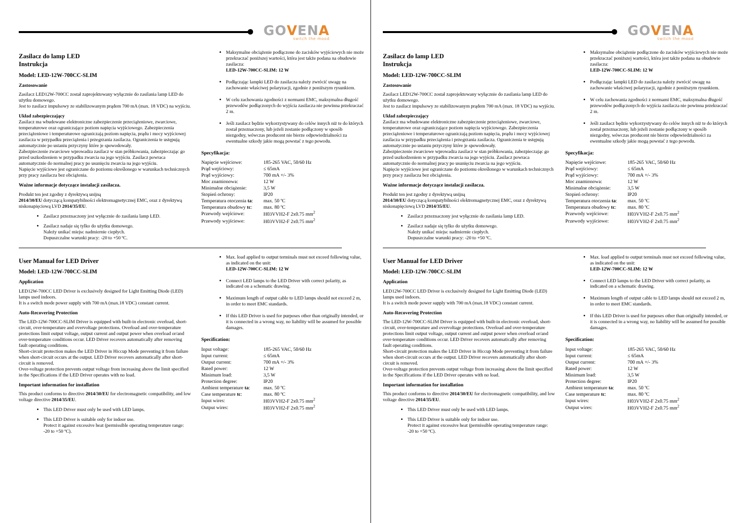GOVENA
switch the mood
Zasilacz do lamp LED
Instrukcja
Model: LED-12W-700CC-SLIM
Zastosowanie
Zasilacz LED12W-700CC został zaprojektowany wyłącznie do zasilania lamp LED do użytku domowego.
Jest to zasilacz impulsowy ze stabilizowanym prądem 700 mA (max. 18 VDC) na wyjściu.
Układ zabezpieczający
Zasilacz ma wbudowane elektroniczne zabezpieczenie przeciążeniowe, zwarciowe, temperaturowe oraz ograniczające poziom napięcia wyjściowego. Zabezpieczenia przeciążeniowe i temperaturowe ograniczają poziom napięcia, prądu i mocy wyjściowej zasilacza w przypadku przeciążenia i przegrzania zasilacza. Ograniczenia te ustępują automatycznie po ustaniu przyczyny które je spowodowały.
Zabezpieczenie zwarciowe wprowadza zasilacz w stan próbkowania, zabezpieczając go przed uszkodzeniem w przypadku zwarcia na jego wyjściu. Zasilacz powraca automatycznie do normalnej pracy po usunięciu zwarcia na jego wyjściu.
Napięcie wyjściowe jest ograniczane do poziomu określonego w warunkach technicznych przy pracy zasilacza bez obciążenia.
Ważne informacje dotyczące instalacji zasilacza.
Produkt ten jest zgodny z dyrektywą unijną
2014/30/EU dotyczącą kompatybilności elektromagnetycznej EMC, oraz z dyrektywą niskonapięciową LVD 2014/35/EU.
Zasilacz przeznaczony jest wyłącznie do zasilania lamp LED.
Zasilacz nadaje się tylko do użytku domowego.
Należy unikać miejsc nadmiernie ciepłych.
Dopuszczalne warunki pracy: -20 to +50 ºC.
Maksymalne obciążenie podłączone do zacisków wyjściowych nie może przekraczać poniższej wartości, która jest także podana na obudowie zasilacza:
LED-12W-700CC-SLIM: 12 W
Podłączając lampki LED do zasilacza należy zwrócić uwagę na zachowanie właściwej polaryzacji, zgodnie z poniższym rysunkiem.
W celu zachowania zgodności z normami EMC, maksymalna długość przewodów podłączonych do wyjścia zasilacza nie powinna przekraczać 2 m.
Jeśli zasilacz będzie wykorzystywany do celów innych niż te do których został przeznaczony, lub jeżeli zostanie podłączony w sposób niezgodny, wówczas producent nie bierze odpowiedzialności za ewentualne szkody jakie mogą powstać z tego powodu.
Specyfikacja:
| Napięcie wejściowe: | 185-265 VAC, 50/60 Hz |
| Prąd wejściowy: | ≤ 65mA |
| Prąd wyjściowy: | 700 mA +/- 3% |
| Moc znamionowa: | 12 W |
| Minimalne obciążenie: | 3,5 W |
| Stopień ochrony: | IP20 |
| Temperatura otoczenia ta : | max. 50 ºC |
| Temperatura obudowy tc : | max. 80 ºC |
| Przewody wejściowe: | H03VVH2-F 2x0.75 mm<sup>2</sup> |
| Przewody wyjściowe: | H03VVH2-F 2x0.75 mm<sup>2</sup> |
User Manual for LED Driver
Model: LED-12W-700CC-SLIM
Application
LED12W-700CC LED Driver is exclusively designed for Light Emitting Diode (LED) lamps used indoors.
It is a switch mode power supply with 700 mA (max.18 VDC) constant current.
Auto-Recovering Protection
The LED-12W-700CC-SLIM Driver is equipped with built-in electronic overload, short-circuit, over-temperature and overvoltage protections. Overload and over-temperature protections limit output voltage, output current and output power when overload or/and over-temperature conditions occur. LED Driver recovers automatically after removing fault operating conditions.
Short-circuit protection makes the LED Driver in Hiccup Mode preventing it from failure when short-circuit occurs at the output. LED Driver recovers automatically after short-circuit is removed.
Over-voltage protection prevents output voltage from increasing above the limit specified in the Specifications if the LED Driver operates with no load.
Important information for installation
This product conforms to directive 2014/30/EU for electromagnetic compatibility, and low voltage directive 2014/35/EU.
This LED Driver must only be used with LED lamps.
This LED Driver is suitable only for indoor use.
Protect it against excessive heat (permissible operating temperature range: -20 to +50 ºC).
Max. load applied to output terminals must not exceed following value, as indicated on the unit:
LED-12W-700CC-SLIM: 12 W
Connect LED lamps to the LED Driver with correct polarity, as indicated on a schematic drawing.
Maximum length of output cable to LED lamps should not exceed 2 m, in order to meet EMC standards.
If this LED Driver is used for purposes other than originally intended, or it is connected in a wrong way, no liability will be assumed for possible damages.
Specification:
| Input voltage: | 185-265 VAC, 50/60 Hz |
| Input current: | ≤ 65mA |
| Output current: | 700 mA +/- 3% |
| Rated power: | 12 W |
| Minimum load: | 3,5 W |
| Protection degree: | IP20 |
| Ambient temperature ta : | max. 50 ºC |
| Case temperature tc : | max. 80 ºC |
| Input wires: | H03VVH2-F 2x0.75 mm<sup>2</sup> |
| Output wires: | H03VVH2-F 2x0.75 mm<sup>2</sup> |
GOVENA
switch the mood
Zasilacz do lamp LED
Instrukcja
Model: LED-12W-700CC-SLIM
Zastosowanie
Zasilacz LED12W-700CC został zaprojektowany wyłącznie do zasilania lamp LED do użytku domowego.
Jest to zasilacz impulsowy ze stabilizowanym prądem 700 mA (max. 18 VDC) na wyjściu.
Układ zabezpieczający
Zasilacz ma wbudowane elektroniczne zabezpieczenie przeciążeniowe, zwarciowe, temperaturowe oraz ograniczające poziom napięcia wyjściowego. Zabezpieczenia przeciążeniowe i temperaturowe ograniczają poziom napięcia, prądu i mocy wyjściowej zasilacza w przypadku przeciążenia i przegrzania zasilacza. Ograniczenia te ustępują automatycznie po ustaniu przyczyny które je spowodowały.
Zabezpieczenie zwarciowe wprowadza zasilacz w stan próbkowania, zabezpieczając go przed uszkodzeniem w przypadku zwarcia na jego wyjściu. Zasilacz powraca automatycznie do normalnej pracy po usunięciu zwarcia na jego wyjściu.
Napięcie wyjściowe jest ograniczane do poziomu określonego w warunkach technicznych przy pracy zasilacza bez obciążenia.
Ważne informacje dotyczące instalacji zasilacza.
Produkt ten jest zgodny z dyrektywą unijną
2014/30/EU dotyczącą kompatybilności elektromagnetycznej EMC, oraz z dyrektywą niskonapięciową LVD 2014/35/EU.
Zasilacz przeznaczony jest wyłącznie do zasilania lamp LED.
Zasilacz nadaje się tylko do użytku domowego.
Należy unikać miejsc nadmiernie ciepłych.
Dopuszczalne warunki pracy: -20 to +50 ºC.
Maksymalne obciążenie podłączone do zacisków wyjściowych nie może przekraczać poniższej wartości, która jest także podana na obudowie zasilacza:
LED-12W-700CC-SLIM: 12 W
Podłączając lampki LED do zasilacza należy zwrócić uwagę na zachowanie właściwej polaryzacji, zgodnie z poniższym rysunkiem.
W celu zachowania zgodności z normami EMC, maksymalna długość przewodów podłączonych do wyjścia zasilacza nie powinna przekraczać 2 m.
Jeśli zasilacz będzie wykorzystywany do celów innych niż te do których został przeznaczony, lub jeżeli zostanie podłączony w sposób niezgodny, wówczas producent nie bierze odpowiedzialności za ewentualne szkody jakie mogą powstać z tego powodu.
Specyfikacja:
| Napięcie wejściowe: | 185-265 VAC, 50/60 Hz |
| Prąd wejściowy: | ≤ 65mA |
| Prąd wyjściowy: | 700 mA +/- 3% |
| Moc znamionowa: | 12 W |
| Minimalne obciążenie: | 3,5 W |
| Stopień ochrony: | IP20 |
| Temperatura otoczenia ta : | max. 50 ºC |
| Temperatura obudowy tc : | max. 80 ºC |
| Przewody wejściowe: | H03VVH2-F 2x0.75 mm<sup>2</sup> |
| Przewody wyjściowe: | H03VVH2-F 2x0.75 mm<sup>2</sup> |
User Manual for LED Driver
Model: LED-12W-700CC-SLIM
Application
LED12W-700CC LED Driver is exclusively designed for Light Emitting Diode (LED) lamps used indoors.
It is a switch mode power supply with 700 mA (max.18 VDC) constant current.
Auto-Recovering Protection
The LED-12W-700CC-SLIM Driver is equipped with built-in electronic overload, short-circuit, over-temperature and overvoltage protections. Overload and over-temperature protections limit output voltage, output current and output power when overload or/and over-temperature conditions occur. LED Driver recovers automatically after removing fault operating conditions.
Short-circuit protection makes the LED Driver in Hiccup Mode preventing it from failure when short-circuit occurs at the output. LED Driver recovers automatically after short-circuit is removed.
Over-voltage protection prevents output voltage from increasing above the limit specified in the Specifications if the LED Driver operates with no load.
Important information for installation
This product conforms to directive 2014/30/EU for electromagnetic compatibility, and low voltage directive 2014/35/EU.
This LED Driver must only be used with LED lamps.
This LED Driver is suitable only for indoor use.
Protect it against excessive heat (permissible operating temperature range: -20 to +50 ºC).
Max. load applied to output terminals must not exceed following value, as indicated on the unit:
LED-12W-700CC-SLIM: 12 W
Connect LED lamps to the LED Driver with correct polarity, as indicated on a schematic drawing.
Maximum length of output cable to LED lamps should not exceed 2 m, in order to meet EMC standards.
If this LED Driver is used for purposes other than originally intended, or it is connected in a wrong way, no liability will be assumed for possible damages.
Specification:
| Input voltage: | 185-265 VAC, 50/60 Hz |
| Input current: | ≤ 65mA |
| Output current: | 700 mA +/- 3% |
| Rated power: | 12 W |
| Minimum load: | 3,5 W |
| Protection degree: | IP20 |
| Ambient temperature ta : | max. 50 ºC |
| Case temperature tc : | max. 80 ºC |
| Input wires: | H03VVH2-F 2x0.75 mm<sup>2</sup> |
| Output wires: | H03VVH2-F 2x0.75 mm<sup>2</sup> |